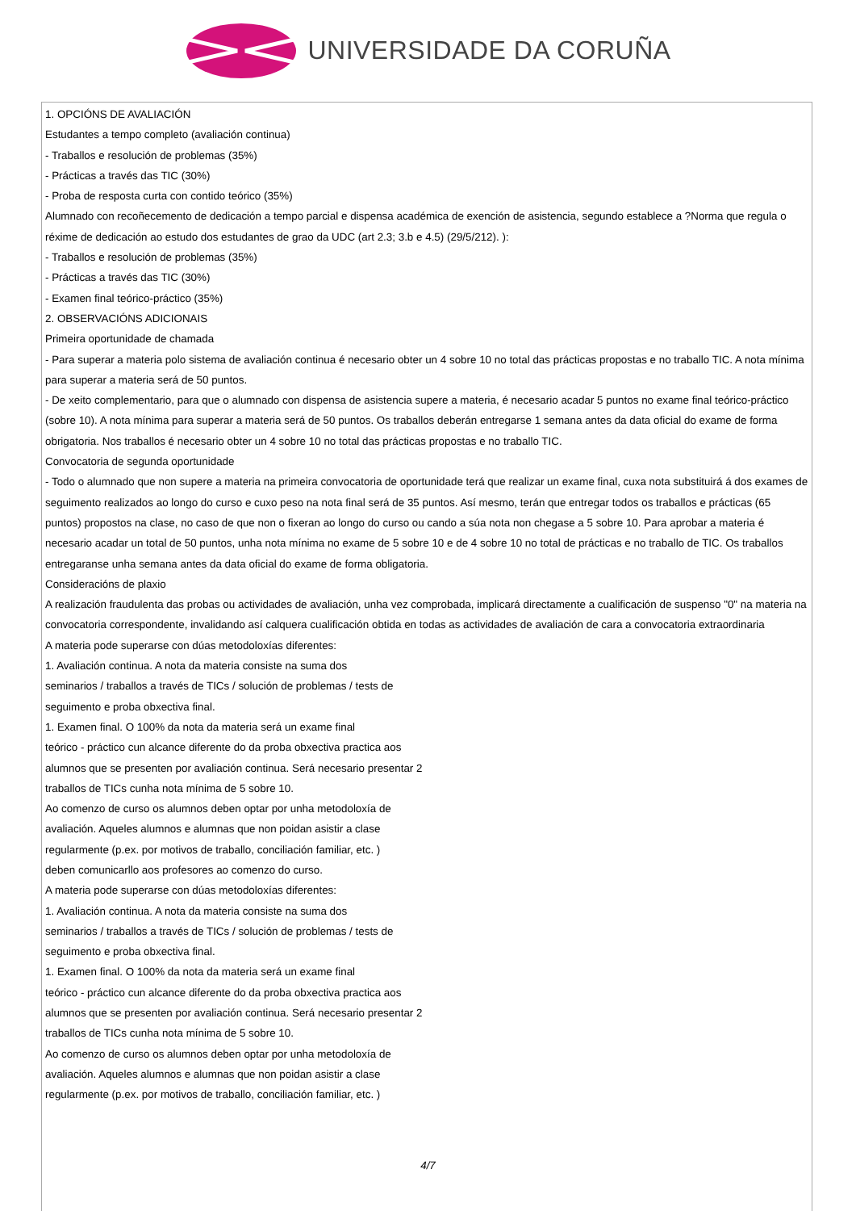UNIVERSIDADE DA CORUÑA
1. OPCIÓNS DE AVALIACIÓN
Estudantes a tempo completo (avaliación continua)
- Traballos e resolución de problemas (35%)
- Prácticas a través das TIC (30%)
- Proba de resposta curta con contido teórico (35%)
Alumnado con recoñecemento de dedicación a tempo parcial e dispensa académica de exención de asistencia, segundo establece a ?Norma que regula o réxime de dedicación ao estudo dos estudantes de grao da UDC (art 2.3; 3.b e 4.5) (29/5/212). ):
- Traballos e resolución de problemas (35%)
- Prácticas a través das TIC (30%)
- Examen final teórico-práctico (35%)
2. OBSERVACIÓNS ADICIONAIS
Primeira oportunidade de chamada
- Para superar a materia polo sistema de avaliación continua é necesario obter un 4 sobre 10 no total das prácticas propostas e no traballo TIC. A nota mínima para superar a materia será de 50 puntos.
- De xeito complementario, para que o alumnado con dispensa de asistencia supere a materia, é necesario acadar 5 puntos no exame final teórico-práctico (sobre 10). A nota mínima para superar a materia será de 50 puntos. Os traballos deberán entregarse 1 semana antes da data oficial do exame de forma obrigatoria. Nos traballos é necesario obter un 4 sobre 10 no total das prácticas propostas e no traballo TIC.
Convocatoria de segunda oportunidade
- Todo o alumnado que non supere a materia na primeira convocatoria de oportunidade terá que realizar un exame final, cuxa nota substituirá á dos exames de seguimento realizados ao longo do curso e cuxo peso na nota final será de 35 puntos. Así mesmo, terán que entregar todos os traballos e prácticas (65 puntos) propostos na clase, no caso de que non o fixeran ao longo do curso ou cando a súa nota non chegase a 5 sobre 10. Para aprobar a materia é necesario acadar un total de 50 puntos, unha nota mínima no exame de 5 sobre 10 e de 4 sobre 10 no total de prácticas e no traballo de TIC. Os traballos entregaranse unha semana antes da data oficial do exame de forma obligatoria.
Consideracións de plaxio
A realización fraudulenta das probas ou actividades de avaliación, unha vez comprobada, implicará directamente a cualificación de suspenso "0" na materia na convocatoria correspondente, invalidando así calquera cualificación obtida en todas as actividades de avaliación de cara a convocatoria extraordinaria
A materia pode superarse con dúas metodoloxías diferentes:
1. Avaliación continua. A nota da materia consiste na suma dos
seminarios / traballos a través de TICs / solución de problemas / tests de
seguimento e proba obxectiva final.
1. Examen final. O 100% da nota da materia será un exame final
teórico - práctico cun alcance diferente do da proba obxectiva practica aos
alumnos que se presenten por avaliación continua. Será necesario presentar 2
traballos de TICs cunha nota mínima de 5 sobre 10.
Ao comenzo de curso os alumnos deben optar por unha metodoloxía de
avaliación. Aqueles alumnos e alumnas que non poidan asistir a clase
regularmente (p.ex. por motivos de traballo, conciliación familiar, etc. )
deben comunicarllo aos profesores ao comenzo do curso.
A materia pode superarse con dúas metodoloxías diferentes:
1. Avaliación continua. A nota da materia consiste na suma dos
seminarios / traballos a través de TICs / solución de problemas / tests de
seguimento e proba obxectiva final.
1. Examen final. O 100% da nota da materia será un exame final
teórico - práctico cun alcance diferente do da proba obxectiva practica aos
alumnos que se presenten por avaliación continua. Será necesario presentar 2
traballos de TICs cunha nota mínima de 5 sobre 10.
Ao comenzo de curso os alumnos deben optar por unha metodoloxía de
avaliación. Aqueles alumnos e alumnas que non poidan asistir a clase
regularmente (p.ex. por motivos de traballo, conciliación familiar, etc. )
4/7